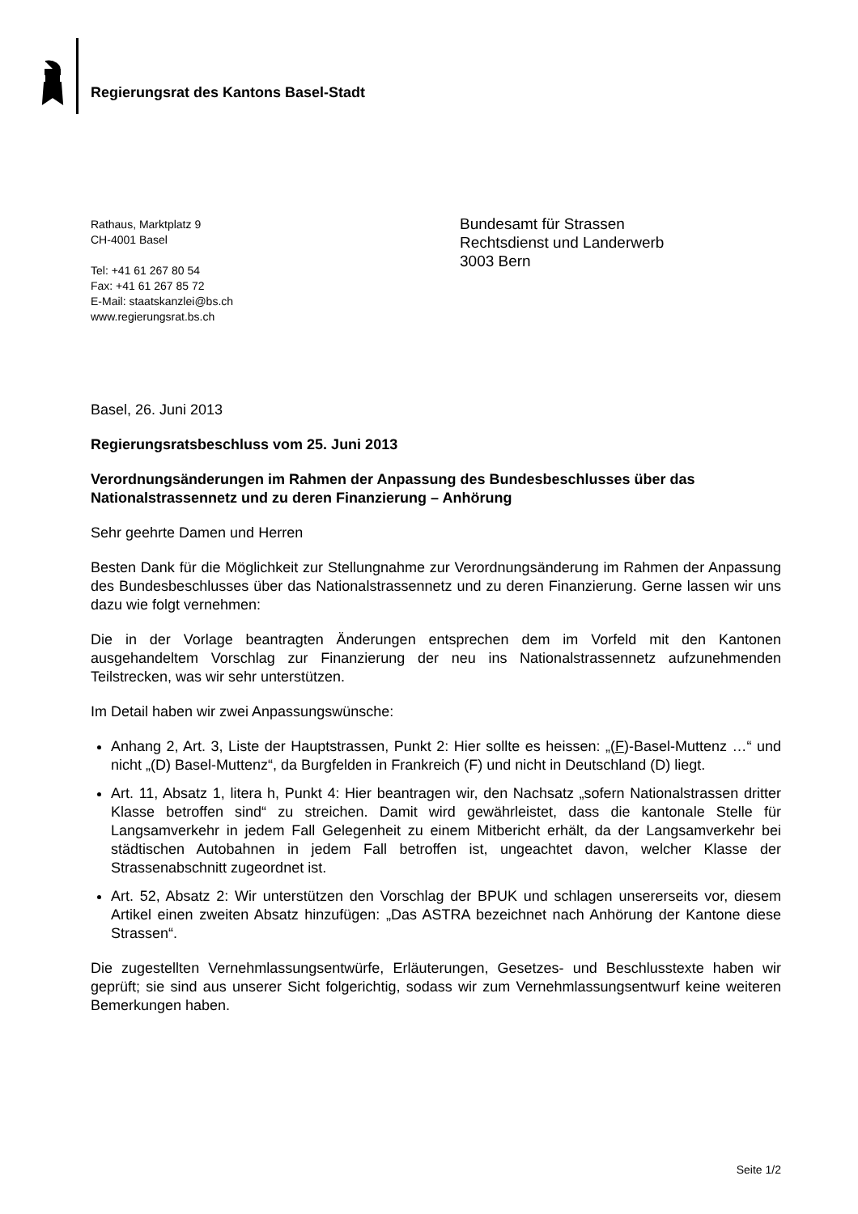Regierungsrat des Kantons Basel-Stadt
Rathaus, Marktplatz 9
CH-4001 Basel
Tel: +41 61 267 80 54
Fax: +41 61 267 85 72
E-Mail: staatskanzlei@bs.ch
www.regierungsrat.bs.ch
Bundesamt für Strassen
Rechtsdienst und Landerwerb
3003 Bern
Basel, 26. Juni 2013
Regierungsratsbeschluss vom 25. Juni 2013
Verordnungsänderungen im Rahmen der Anpassung des Bundesbeschlusses über das Nationalstrassennetz und zu deren Finanzierung – Anhörung
Sehr geehrte Damen und Herren
Besten Dank für die Möglichkeit zur Stellungnahme zur Verordnungsänderung im Rahmen der Anpassung des Bundesbeschlusses über das Nationalstrassennetz und zu deren Finanzierung. Gerne lassen wir uns dazu wie folgt vernehmen:
Die in der Vorlage beantragten Änderungen entsprechen dem im Vorfeld mit den Kantonen ausgehandeltem Vorschlag zur Finanzierung der neu ins Nationalstrassennetz aufzunehmenden Teilstrecken, was wir sehr unterstützen.
Im Detail haben wir zwei Anpassungswünsche:
Anhang 2, Art. 3, Liste der Hauptstrassen, Punkt 2: Hier sollte es heissen: „(F)-Basel-Muttenz …“ und nicht „(D) Basel-Muttenz“, da Burgfelden in Frankreich (F) und nicht in Deutschland (D) liegt.
Art. 11, Absatz 1, litera h, Punkt 4: Hier beantragen wir, den Nachsatz „sofern Nationalstrassen dritter Klasse betroffen sind“ zu streichen. Damit wird gewährleistet, dass die kantonale Stelle für Langsamverkehr in jedem Fall Gelegenheit zu einem Mitbericht erhält, da der Langsamverkehr bei städtischen Autobahnen in jedem Fall betroffen ist, ungeachtet davon, welcher Klasse der Strassenabschnitt zugeordnet ist.
Art. 52, Absatz 2: Wir unterstützen den Vorschlag der BPUK und schlagen unsererseits vor, diesem Artikel einen zweiten Absatz hinzufügen: „Das ASTRA bezeichnet nach Anhörung der Kantone diese Strassen“.
Die zugestellten Vernehmlassungsentwürfe, Erläuterungen, Gesetzes- und Beschlusstexte haben wir geprüft; sie sind aus unserer Sicht folgerichtig, sodass wir zum Vernehmlassungsentwurf keine weiteren Bemerkungen haben.
Seite 1/2